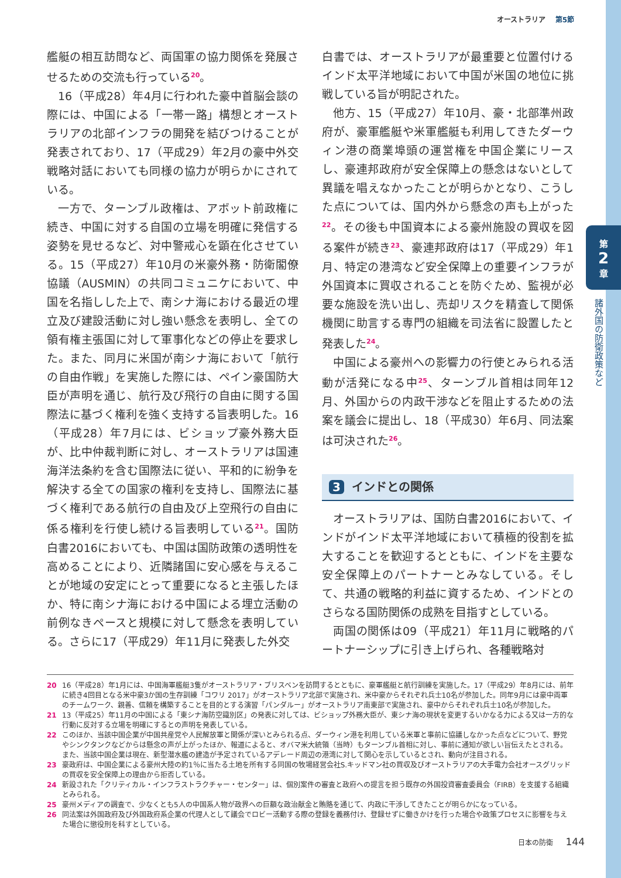第
2
章
諸外国の防衛政策など
オーストラリア 第5節
艦艇の相互訪問など、両国軍の協力関係を発展させるための交流も行っている<sup>20</sup>。
16（平成28）年4月に行われた豪中首脳会談の際には、中国による「一帯一路」構想とオーストラリアの北部インフラの開発を結びつけることが発表されており、17（平成29）年2月の豪中外交戦略対話においても同様の協力が明らかにされている。
一方で、ターンブル政権は、アボット前政権に続き、中国に対する自国の立場を明確に発信する姿勢を見せるなど、対中警戒心を顕在化させている。15（平成27）年10月の米豪外務・防衛閣僚協議（AUSMIN）の共同コミュニケにおいて、中国を名指しした上で、南シナ海における最近の埋立及び建設活動に対し強い懸念を表明し、全ての領有権主張国に対して軍事化などの停止を要求した。また、同月に米国が南シナ海において「航行の自由作戦」を実施した際には、ペイン豪国防大臣が声明を通じ、航行及び飛行の自由に関する国際法に基づく権利を強く支持する旨表明した。16（平成28）年7月には、ビショップ豪外務大臣が、比中仲裁判断に対し、オーストラリアは国連海洋法条約を含む国際法に従い、平和的に紛争を解決する全ての国家の権利を支持し、国際法に基づく権利である航行の自由及び上空飛行の自由に係る権利を行使し続ける旨表明している<sup>21</sup>。国防白書2016においても、中国は国防政策の透明性を高めることにより、近隣諸国に安心感を与えることが地域の安定にとって重要になると主張したほか、特に南シナ海における中国による埋立活動の前例なきペースと規模に対して懸念を表明している。さらに17（平成29）年11月に発表した外交
白書では、オーストラリアが最重要と位置付けるインド太平洋地域において中国が米国の地位に挑戦している旨が明記された。
他方、15（平成27）年10月、豪・北部準州政府が、豪軍艦艇や米軍艦艇も利用してきたダーウィン港の商業埠頭の運営権を中国企業にリースし、豪連邦政府が安全保障上の懸念はないとして異議を唱えなかったことが明らかとなり、こうした点については、国内外から懸念の声も上がった<sup>22</sup>。その後も中国資本による豪州施設の買収を図る案件が続き<sup>23</sup>、豪連邦政府は17（平成29）年1月、特定の港湾など安全保障上の重要インフラが外国資本に買収されることを防ぐため、監視が必要な施設を洗い出し、売却リスクを精査して関係機関に助言する専門の組織を司法省に設置したと発表した<sup>24</sup>。
中国による豪州への影響力の行使とみられる活動が活発になる中<sup>25</sup>、ターンブル首相は同年12月、外国からの内政干渉などを阻止するための法案を議会に提出し、18（平成30）年6月、同法案は可決された<sup>26</sup>。
3 インドとの関係
オーストラリアは、国防白書2016において、インドがインド太平洋地域において積極的役割を拡大することを歓迎するとともに、インドを主要な安全保障上のパートナーとみなしている。そして、共通の戦略的利益に資するため、インドとのさらなる国防関係の成熟を目指すとしている。
両国の関係は09（平成21）年11月に戦略的パートナーシップに引き上げられ、各種戦略対
20 16（平成28）年1月には、中国海軍艦艇3隻がオーストラリア・ブリスベンを訪問するとともに、豪軍艦艇と航行訓練を実施した。17（平成29）年8月には、前年に続き4回目となる米中豪3か国の生存訓練「コワリ 2017」がオーストラリア北部で実施され、米中豪からそれぞれ兵士10名が参加した。同年9月には豪中両軍のチームワーク、親善、信頼を構築することを目的とする演習「パンダルー」がオーストラリア南東部で実施され、豪中からそれぞれ兵士10名が参加した。
21 13（平成25）年11月の中国による「東シナ海防空識別区」の発表に対しては、ビショップ外務大臣が、東シナ海の現状を変更するいかなる力による又は一方的な行動に反対する立場を明確にするとの声明を発表している。
22 このほか、当該中国企業が中国共産党や人民解放軍と関係が深いとみられる点、ダーウィン港を利用している米軍と事前に協議しなかった点などについて、野党やシンクタンクなどからは懸念の声が上がったほか、報道によると、オバマ米大統領（当時）もターンブル首相に対し、事前に通知が欲しい旨伝えたとされる。また、当該中国企業は現在、新型潜水艦の建造が予定されているアデレード周辺の港湾に対して関心を示しているとされ、動向が注目される。
23 豪政府は、中国企業による豪州大陸の約1％に当たる土地を所有する同国の牧場経営会社S.キッドマン社の買収及びオーストラリアの大手電力会社オースグリッドの買収を安全保障上の理由から拒否している。
24 新設された「クリティカル・インフラストラクチャー・センター」は、個別案件の審査と政府への提言を担う既存の外国投資審査委員会（FIRB）を支援する組織とみられる。
25 豪州メディアの調査で、少なくとも5人の中国系人物が政界への巨額な政治献金と賄賂を通じて、内政に干渉してきたことが明らかになっている。
26 同法案は外国政府及び外国政府系企業の代理人として議会でロビー活動する際の登録を義務付け、登録せずに働きかけを行った場合や政策プロセスに影響を与えた場合に懲役刑を科すとしている。
日本の防衛 144